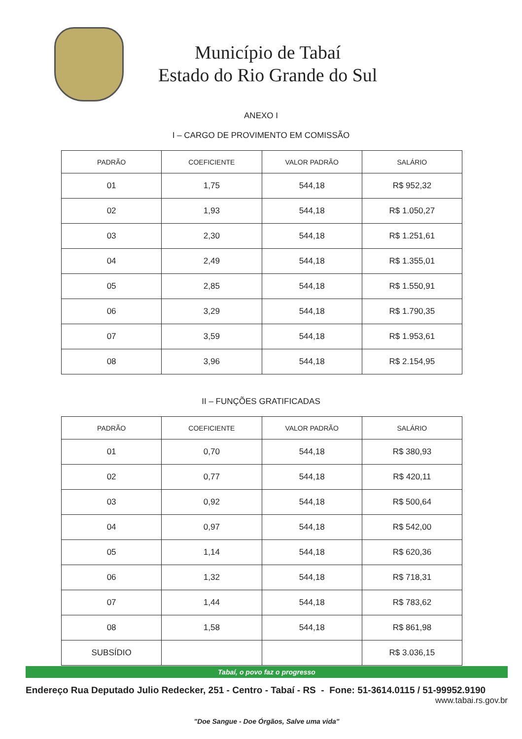Município de Tabaí
Estado do Rio Grande do Sul
ANEXO I
I – CARGO DE PROVIMENTO EM COMISSÃO
| PADRÃO | COEFICIENTE | VALOR PADRÃO | SALÁRIO |
| --- | --- | --- | --- |
| 01 | 1,75 | 544,18 | R$ 952,32 |
| 02 | 1,93 | 544,18 | R$ 1.050,27 |
| 03 | 2,30 | 544,18 | R$ 1.251,61 |
| 04 | 2,49 | 544,18 | R$ 1.355,01 |
| 05 | 2,85 | 544,18 | R$ 1.550,91 |
| 06 | 3,29 | 544,18 | R$ 1.790,35 |
| 07 | 3,59 | 544,18 | R$ 1.953,61 |
| 08 | 3,96 | 544,18 | R$ 2.154,95 |
II – FUNÇÕES GRATIFICADAS
| PADRÃO | COEFICIENTE | VALOR PADRÃO | SALÁRIO |
| --- | --- | --- | --- |
| 01 | 0,70 | 544,18 | R$ 380,93 |
| 02 | 0,77 | 544,18 | R$ 420,11 |
| 03 | 0,92 | 544,18 | R$ 500,64 |
| 04 | 0,97 | 544,18 | R$ 542,00 |
| 05 | 1,14 | 544,18 | R$ 620,36 |
| 06 | 1,32 | 544,18 | R$ 718,31 |
| 07 | 1,44 | 544,18 | R$ 783,62 |
| 08 | 1,58 | 544,18 | R$ 861,98 |
| SUBSÍDIO | | | R$ 3.036,15 |
Tabaí, o povo faz o progresso
Endereço Rua Deputado Julio Redecker, 251 - Centro - Tabaí - RS - Fone: 51-3614.0115 / 51-99952.9190
www.tabai.rs.gov.br
"Doe Sangue - Doe Órgãos, Salve uma vida"